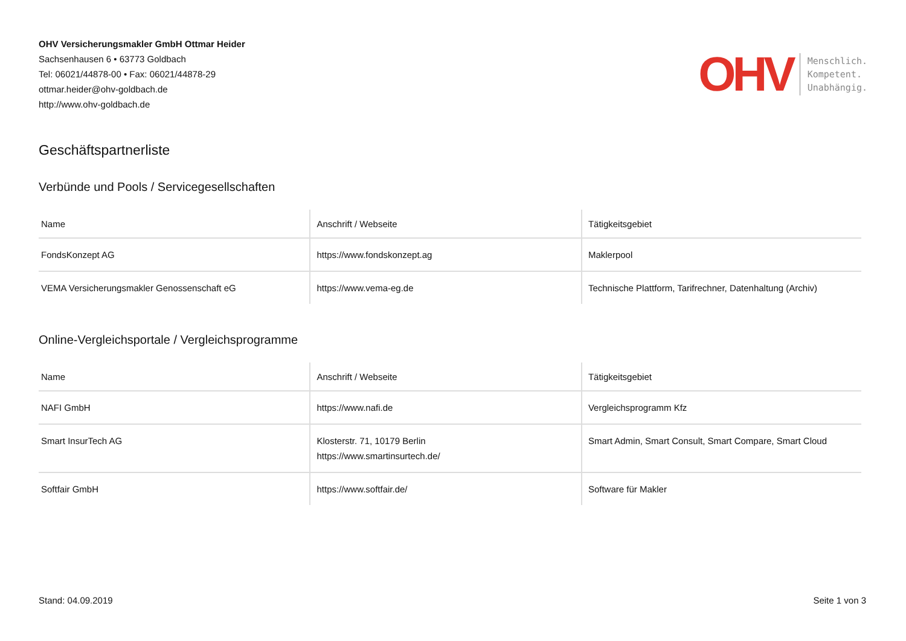OHV Versicherungsmakler GmbH Ottmar Heider
Sachsenhausen 6 • 63773 Goldbach
Tel: 06021/44878-00 • Fax: 06021/44878-29
ottmar.heider@ohv-goldbach.de
http://www.ohv-goldbach.de
OHV
Menschlich.
Kompetent.
Unabhängig.
Geschäftspartnerliste
Verbünde und Pools / Servicegesellschaften
| Name | Anschrift / Webseite | Tätigkeitsgebiet |
| --- | --- | --- |
| FondsKonzept AG | https://www.fondskonzept.ag | Maklerpool |
| VEMA Versicherungsmakler Genossenschaft eG | https://www.vema-eg.de | Technische Plattform, Tarifrechner, Datenhaltung (Archiv) |
Online-Vergleichsportale / Vergleichsprogramme
| Name | Anschrift / Webseite | Tätigkeitsgebiet |
| --- | --- | --- |
| NAFI GmbH | https://www.nafi.de | Vergleichsprogramm Kfz |
| Smart InsurTech AG | Klosterstr. 71, 10179 Berlin https://www.smartinsurtech.de/ | Smart Admin, Smart Consult, Smart Compare, Smart Cloud |
| Softfair GmbH | https://www.softfair.de/ | Software für Makler |
Stand: 04.09.2019 Seite 1 von 3